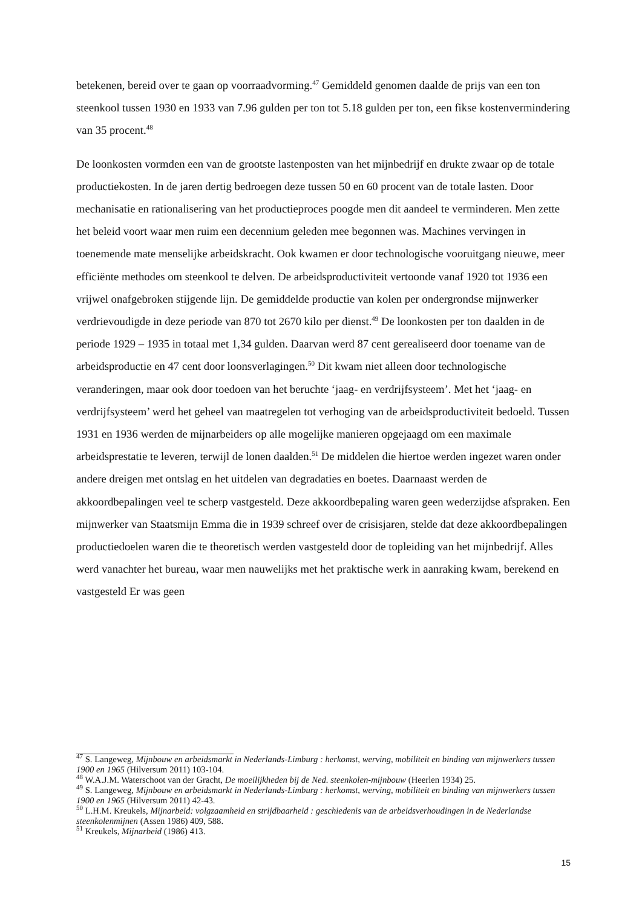betekenen, bereid over te gaan op voorraadvorming.<sup>47</sup> Gemiddeld genomen daalde de prijs van een ton steenkool tussen 1930 en 1933 van 7.96 gulden per ton tot 5.18 gulden per ton, een fikse kostenvermindering van 35 procent.<sup>48</sup>
De loonkosten vormden een van de grootste lastenposten van het mijnbedrijf en drukte zwaar op de totale productiekosten. In de jaren dertig bedroegen deze tussen 50 en 60 procent van de totale lasten. Door mechanisatie en rationalisering van het productieproces poogde men dit aandeel te verminderen. Men zette het beleid voort waar men ruim een decennium geleden mee begonnen was. Machines vervingen in toenemende mate menselijke arbeidskracht. Ook kwamen er door technologische vooruitgang nieuwe, meer efficiënte methodes om steenkool te delven. De arbeidsproductiviteit vertoonde vanaf 1920 tot 1936 een vrijwel onafgebroken stijgende lijn. De gemiddelde productie van kolen per ondergrondse mijnwerker verdrievoudigde in deze periode van 870 tot 2670 kilo per dienst.<sup>49</sup> De loonkosten per ton daalden in de periode 1929 – 1935 in totaal met 1,34 gulden. Daarvan werd 87 cent gerealiseerd door toename van de arbeidsproductie en 47 cent door loonsverlagingen.<sup>50</sup> Dit kwam niet alleen door technologische veranderingen, maar ook door toedoen van het beruchte ‘jaag- en verdrijfsysteem’. Met het ‘jaag- en verdrijfsysteem’ werd het geheel van maatregelen tot verhoging van de arbeidsproductiviteit bedoeld. Tussen 1931 en 1936 werden de mijnarbeiders op alle mogelijke manieren opgejaagd om een maximale arbeidsprestatie te leveren, terwijl de lonen daalden.<sup>51</sup> De middelen die hiertoe werden ingezet waren onder andere dreigen met ontslag en het uitdelen van degradaties en boetes. Daarnaast werden de akkoordbepalingen veel te scherp vastgesteld. Deze akkoordbepaling waren geen wederzijdse afspraken. Een mijnwerker van Staatsmijn Emma die in 1939 schreef over de crisisjaren, stelde dat deze akkoordbepalingen productiedoelen waren die te theoretisch werden vastgesteld door de topleiding van het mijnbedrijf. Alles werd vanachter het bureau, waar men nauwelijks met het praktische werk in aanraking kwam, berekend en vastgesteld Er was geen
<sup>47</sup> S. Langeweg, Mijnbouw en arbeidsmarkt in Nederlands-Limburg : herkomst, werving, mobiliteit en binding van mijnwerkers tussen 1900 en 1965 (Hilversum 2011) 103-104.
<sup>48</sup> W.A.J.M. Waterschoot van der Gracht, De moeilijkheden bij de Ned. steenkolen-mijnbouw (Heerlen 1934) 25.
<sup>49</sup> S. Langeweg, Mijnbouw en arbeidsmarkt in Nederlands-Limburg : herkomst, werving, mobiliteit en binding van mijnwerkers tussen 1900 en 1965 (Hilversum 2011) 42-43.
<sup>50</sup> L.H.M. Kreukels, Mijnarbeid: volgzaamheid en strijdbaarheid : geschiedenis van de arbeidsverhoudingen in de Nederlandse steenkolenmijnen (Assen 1986) 409, 588.
<sup>51</sup> Kreukels, Mijnarbeid (1986) 413.
15